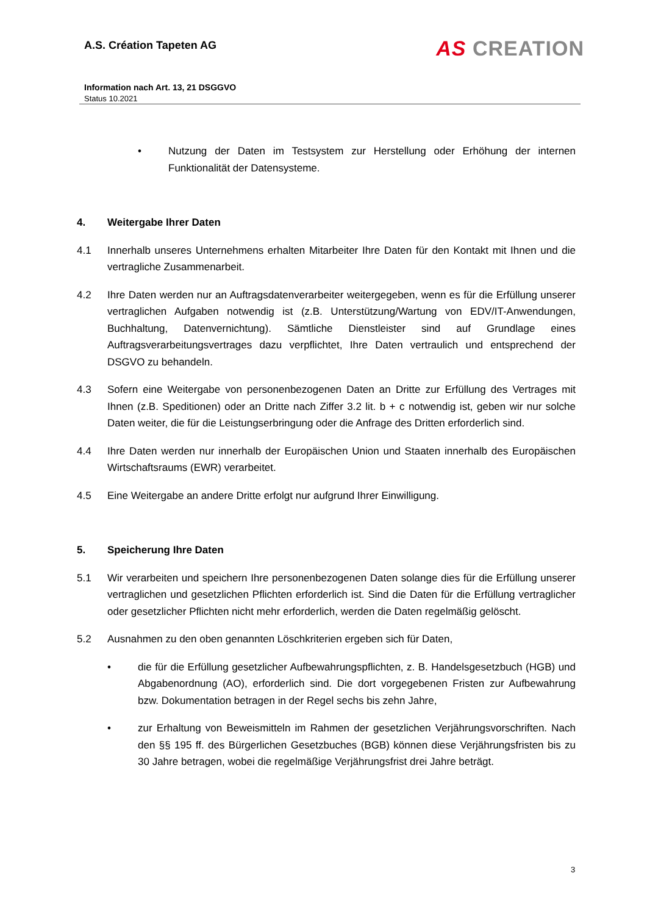A.S. Création Tapeten AG
AS CREATION
Information nach Art. 13, 21 DSGGVO
Status 10.2021
• Nutzung der Daten im Testsystem zur Herstellung oder Erhöhung der internen Funktionalität der Datensysteme.
4. Weitergabe Ihrer Daten
4.1 Innerhalb unseres Unternehmens erhalten Mitarbeiter Ihre Daten für den Kontakt mit Ihnen und die vertragliche Zusammenarbeit.
4.2 Ihre Daten werden nur an Auftragsdatenverarbeiter weitergegeben, wenn es für die Erfüllung unserer vertraglichen Aufgaben notwendig ist (z.B. Unterstützung/Wartung von EDV/IT-Anwendungen, Buchhaltung, Datenvernichtung). Sämtliche Dienstleister sind auf Grundlage eines Auftragsverarbeitungsvertrages dazu verpflichtet, Ihre Daten vertraulich und entsprechend der DSGVO zu behandeln.
4.3 Sofern eine Weitergabe von personenbezogenen Daten an Dritte zur Erfüllung des Vertrages mit Ihnen (z.B. Speditionen) oder an Dritte nach Ziffer 3.2 lit. b + c notwendig ist, geben wir nur solche Daten weiter, die für die Leistungserbringung oder die Anfrage des Dritten erforderlich sind.
4.4 Ihre Daten werden nur innerhalb der Europäischen Union und Staaten innerhalb des Europäischen Wirtschaftsraums (EWR) verarbeitet.
4.5 Eine Weitergabe an andere Dritte erfolgt nur aufgrund Ihrer Einwilligung.
5. Speicherung Ihre Daten
5.1 Wir verarbeiten und speichern Ihre personenbezogenen Daten solange dies für die Erfüllung unserer vertraglichen und gesetzlichen Pflichten erforderlich ist. Sind die Daten für die Erfüllung vertraglicher oder gesetzlicher Pflichten nicht mehr erforderlich, werden die Daten regelmäßig gelöscht.
5.2 Ausnahmen zu den oben genannten Löschkriterien ergeben sich für Daten,
• die für die Erfüllung gesetzlicher Aufbewahrungspflichten, z. B. Handelsgesetzbuch (HGB) und Abgabenordnung (AO), erforderlich sind. Die dort vorgegebenen Fristen zur Aufbewahrung bzw. Dokumentation betragen in der Regel sechs bis zehn Jahre,
• zur Erhaltung von Beweismitteln im Rahmen der gesetzlichen Verjährungsvorschriften. Nach den §§ 195 ff. des Bürgerlichen Gesetzbuches (BGB) können diese Verjährungsfristen bis zu 30 Jahre betragen, wobei die regelmäßige Verjährungsfrist drei Jahre beträgt.
3